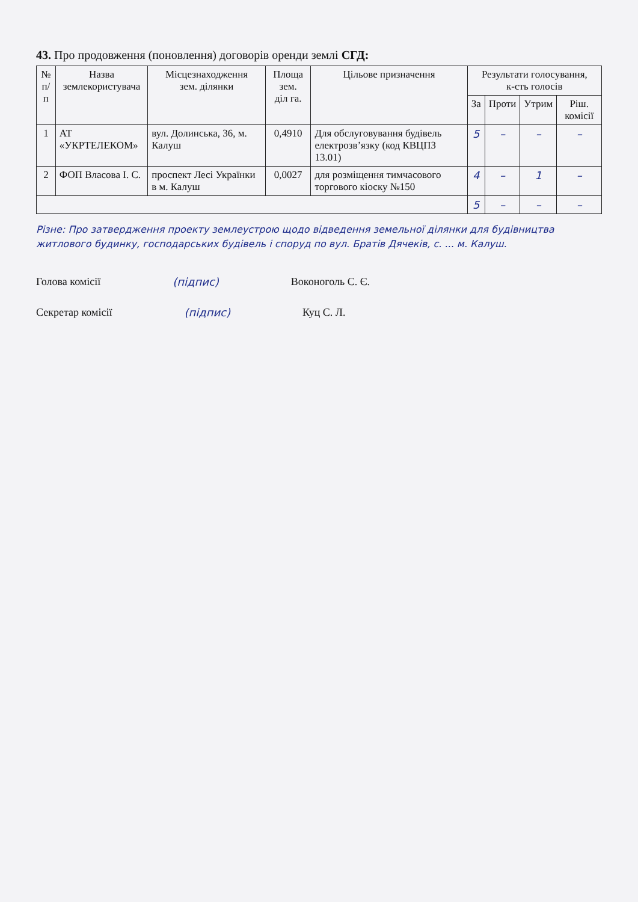43. Про продовження (поновлення) договорів оренди землі СГД:
| № п/п | Назва землекористувача | Місцезнаходження зем. ділянки | Площа зем. діл га. | Цільове призначення | Результати голосування, к-сть голосів | | | |
| --- | --- | --- | --- | --- | --- | --- | --- | --- |
| | | | | | За | Проти | Утрим | Ріш. комісії |
| 1 | АТ «УКРТЕЛЕКОМ» | вул. Долинська, 36, м. Калуш | 0,4910 | Для обслуговування будівель електрозв’язку (код КВЦПЗ 13.01) | 5 | – | – | – |
| 2 | ФОП Власова І. С. | проспект Лесі Українки в м. Калуш | 0,0027 | для розміщення тимчасового торгового кіоску №150 | 4 | – | 1 | – |
| | | | | | 5 | – | – | – |
Різне: Про затвердження проекту землеустрою щодо відведення земельної ділянки для будівництва житлового будинку, господарських будівель і споруд по вул. Братів Дячеків, с. ... м. Калуш.
Голова комісії (підпис) Воконоголь С. Є.
Секретар комісії (підпис) Куц С. Л.